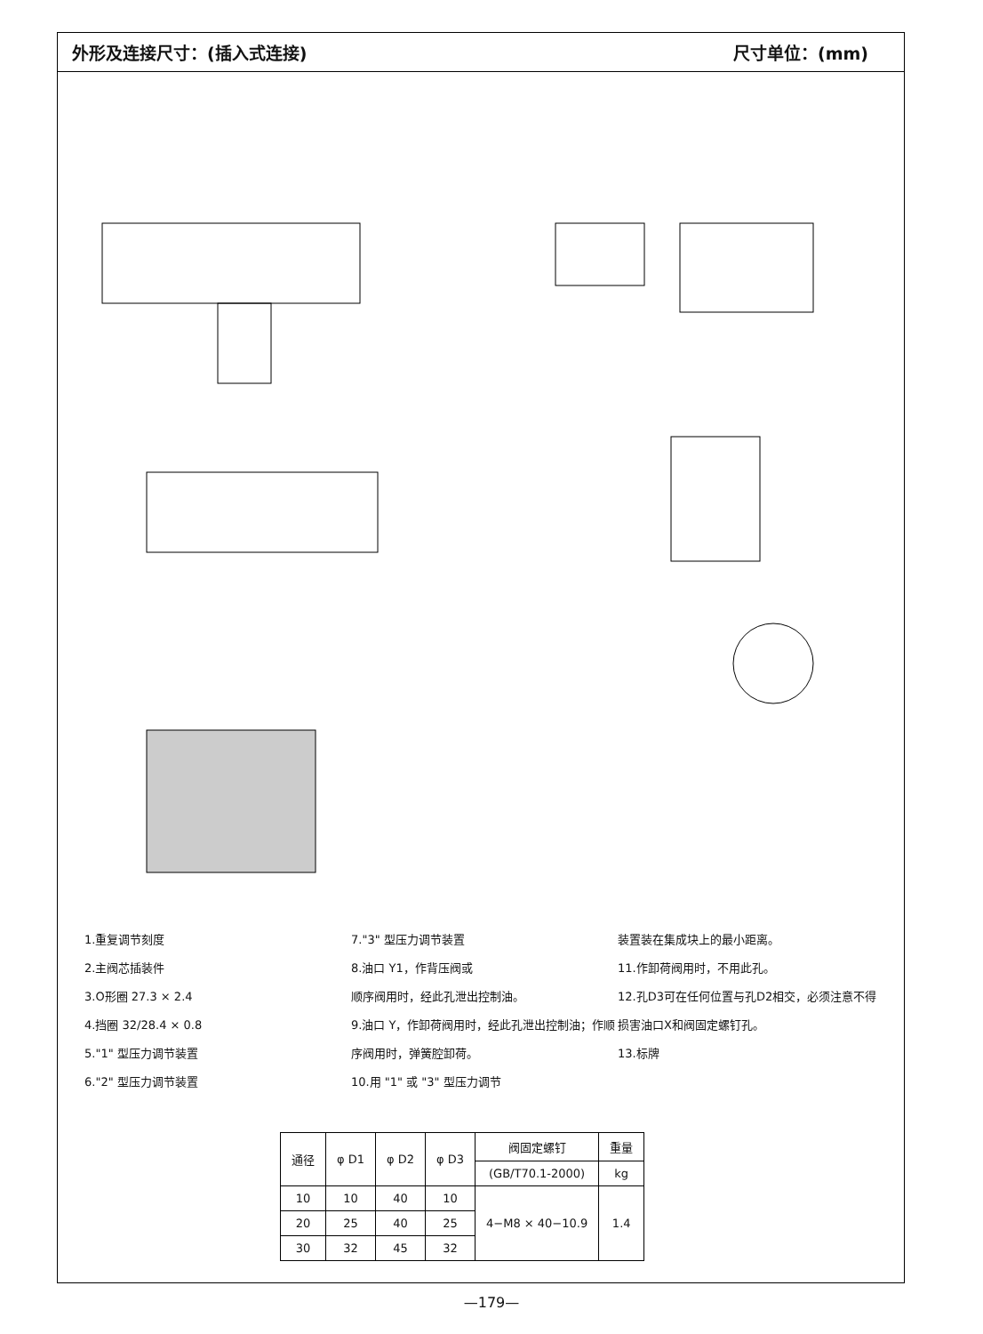外形及连接尺寸：(插入式连接) 尺寸单位：(mm)
1.重复调节刻度
2.主阀芯插装件
3.O形圈 27.3 × 2.4
4.挡圈 32/28.4 × 0.8
5."1" 型压力调节装置
6."2" 型压力调节装置
7."3" 型压力调节装置
8.油口 Y1，作背压阀或
顺序阀用时，经此孔泄出控制油。
9.油口 Y，作卸荷阀用时，经此孔泄出控制油；作顺序阀用时，弹簧腔卸荷。
10.用 "1" 或 "3" 型压力调节
装置装在集成块上的最小距离。
11.作卸荷阀用时，不用此孔。
12.孔D3可在任何位置与孔D2相交，必须注意不得损害油口X和阀固定螺钉孔。
13.标牌
| 通径 | φ D1 | φ D2 | φ D3 | 阀固定螺钉 | 重量 |
| --- | --- | --- | --- | --- | --- |
| | | | | (GB/T70.1-2000) | kg |
| 10 | 10 | 40 | 10 | 4−M8 × 40−10.9 | 1.4 |
| 20 | 25 | 40 | 25 | | |
| 30 | 32 | 45 | 32 | | |
—179—